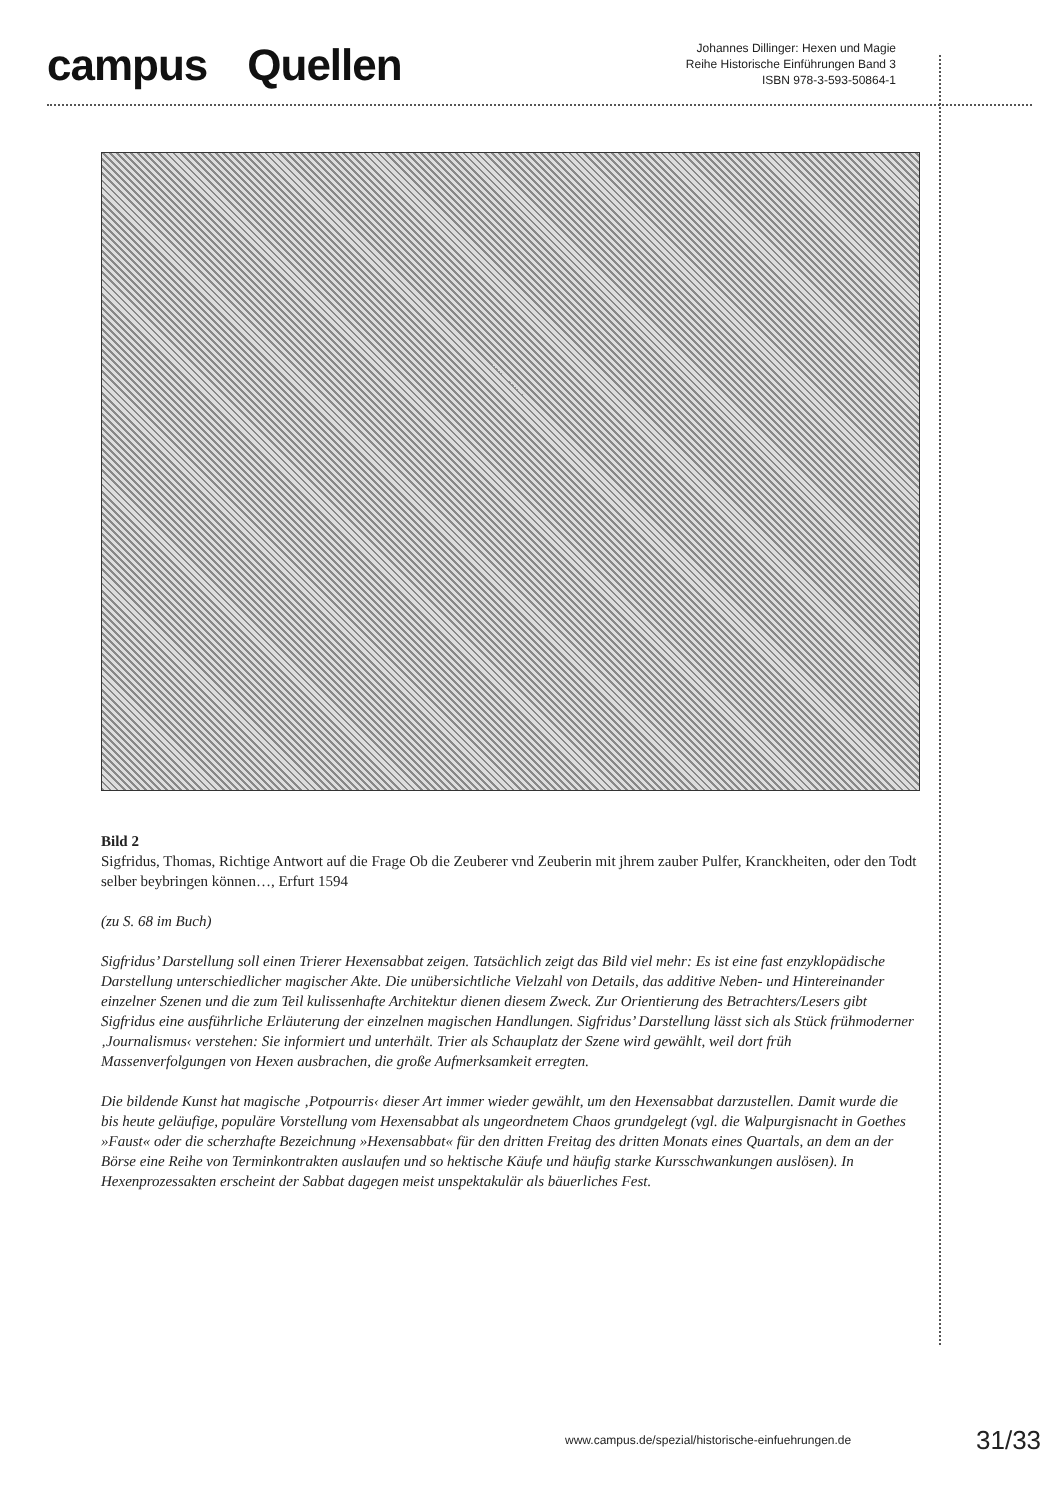campus Quellen
Johannes Dillinger: Hexen und Magie
Reihe Historische Einführungen Band 3
ISBN 978-3-593-50864-1
Bild 2
Sigfridus, Thomas, Richtige Antwort auf die Frage Ob die Zeuberer vnd Zeuberin mit jhrem zauber Pulfer, Kranckheiten, oder den Todt selber beybringen können…, Erfurt 1594
(zu S. 68 im Buch)
Sigfridus’ Darstellung soll einen Trierer Hexensabbat zeigen. Tatsächlich zeigt das Bild viel mehr: Es ist eine fast enzyklopädische Darstellung unterschiedlicher magischer Akte. Die unübersichtliche Vielzahl von Details, das additive Neben- und Hintereinander einzelner Szenen und die zum Teil kulissenhafte Architektur dienen diesem Zweck. Zur Orientierung des Betrachters/Lesers gibt Sigfridus eine ausführliche Erläuterung der einzelnen magischen Handlungen. Sigfridus’ Darstellung lässt sich als Stück frühmoderner ‚Journalismus‹ verstehen: Sie informiert und unterhält. Trier als Schauplatz der Szene wird gewählt, weil dort früh Massenverfolgungen von Hexen ausbrachen, die große Aufmerksamkeit erregten.
Die bildende Kunst hat magische ‚Potpourris‹ dieser Art immer wieder gewählt, um den Hexensabbat darzustellen. Damit wurde die bis heute geläufige, populäre Vorstellung vom Hexensabbat als ungeordnetem Chaos grundgelegt (vgl. die Walpurgisnacht in Goethes »Faust« oder die scherzhafte Bezeichnung »Hexensabbat« für den dritten Freitag des dritten Monats eines Quartals, an dem an der Börse eine Reihe von Terminkontrakten auslaufen und so hektische Käufe und häufig starke Kursschwankungen auslösen). In Hexenprozessakten erscheint der Sabbat dagegen meist unspektakulär als bäuerliches Fest.
www.campus.de/spezial/historische-einfuehrungen.de 31/33